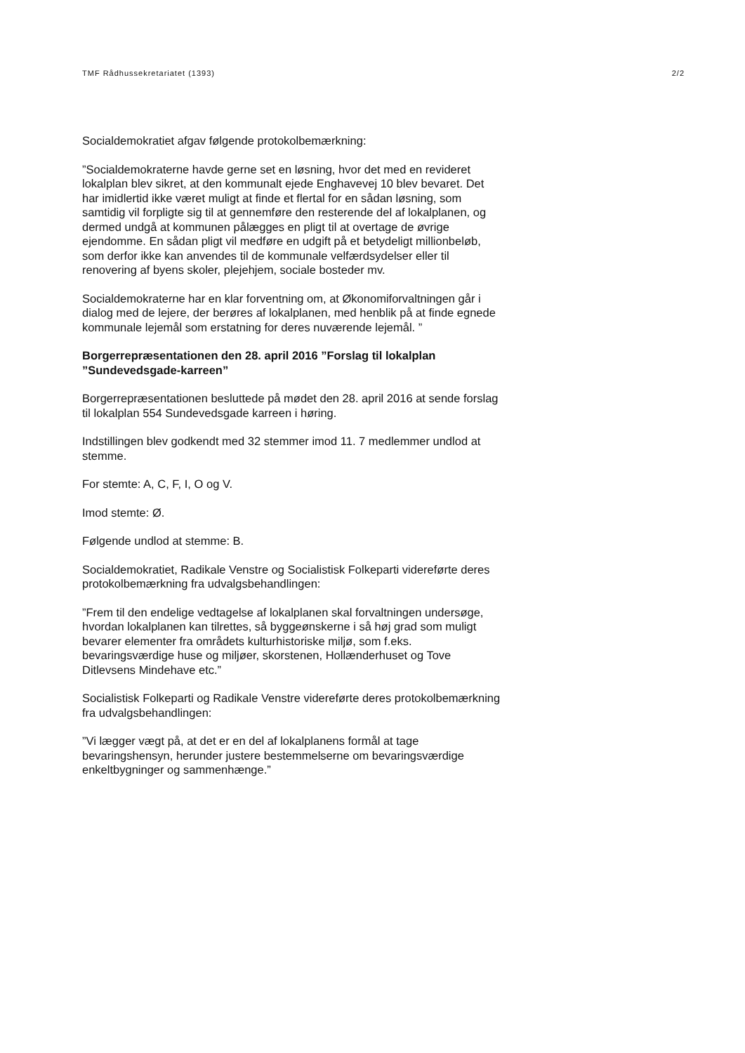TMF Rådhussekretariatet (1393) 2/2
Socialdemokratiet afgav følgende protokolbemærkning:
”Socialdemokraterne havde gerne set en løsning, hvor det med en revideret lokalplan blev sikret, at den kommunalt ejede Enghavevej 10 blev bevaret. Det har imidlertid ikke været muligt at finde et flertal for en sådan løsning, som samtidig vil forpligte sig til at gennemføre den resterende del af lokalplanen, og dermed undgå at kommunen pålægges en pligt til at overtage de øvrige ejendomme. En sådan pligt vil medføre en udgift på et betydeligt millionbeløb, som derfor ikke kan anvendes til de kommunale velfærdsydelser eller til renovering af byens skoler, plejehjem, sociale bosteder mv.
Socialdemokraterne har en klar forventning om, at Økonomiforvaltningen går i dialog med de lejere, der berøres af lokalplanen, med henblik på at finde egnede kommunale lejemål som erstatning for deres nuværende lejemål. ”
Borgerrepræsentationen den 28. april 2016 ”Forslag til lokalplan ”Sundevedsgade-karreen”
Borgerrepræsentationen besluttede på mødet den 28. april 2016 at sende forslag til lokalplan 554 Sundevedsgade karreen i høring.
Indstillingen blev godkendt med 32 stemmer imod 11. 7 medlemmer undlod at stemme.
For stemte: A, C, F, I, O og V.
Imod stemte: Ø.
Følgende undlod at stemme: B.
Socialdemokratiet, Radikale Venstre og Socialistisk Folkeparti videreførte deres protokolbemærkning fra udvalgsbehandlingen:
”Frem til den endelige vedtagelse af lokalplanen skal forvaltningen undersøge, hvordan lokalplanen kan tilrettes, så byggeønskerne i så høj grad som muligt bevarer elementer fra områdets kulturhistoriske miljø, som f.eks. bevaringsværdige huse og miljøer, skorstenen, Hollænderhuset og Tove Ditlevsens Mindehave etc.”
Socialistisk Folkeparti og Radikale Venstre videreførte deres protokolbemærkning fra udvalgsbehandlingen:
”Vi lægger vægt på, at det er en del af lokalplanens formål at tage bevaringshensyn, herunder justere bestemmelserne om bevaringsværdige enkeltbygninger og sammenhænge.”